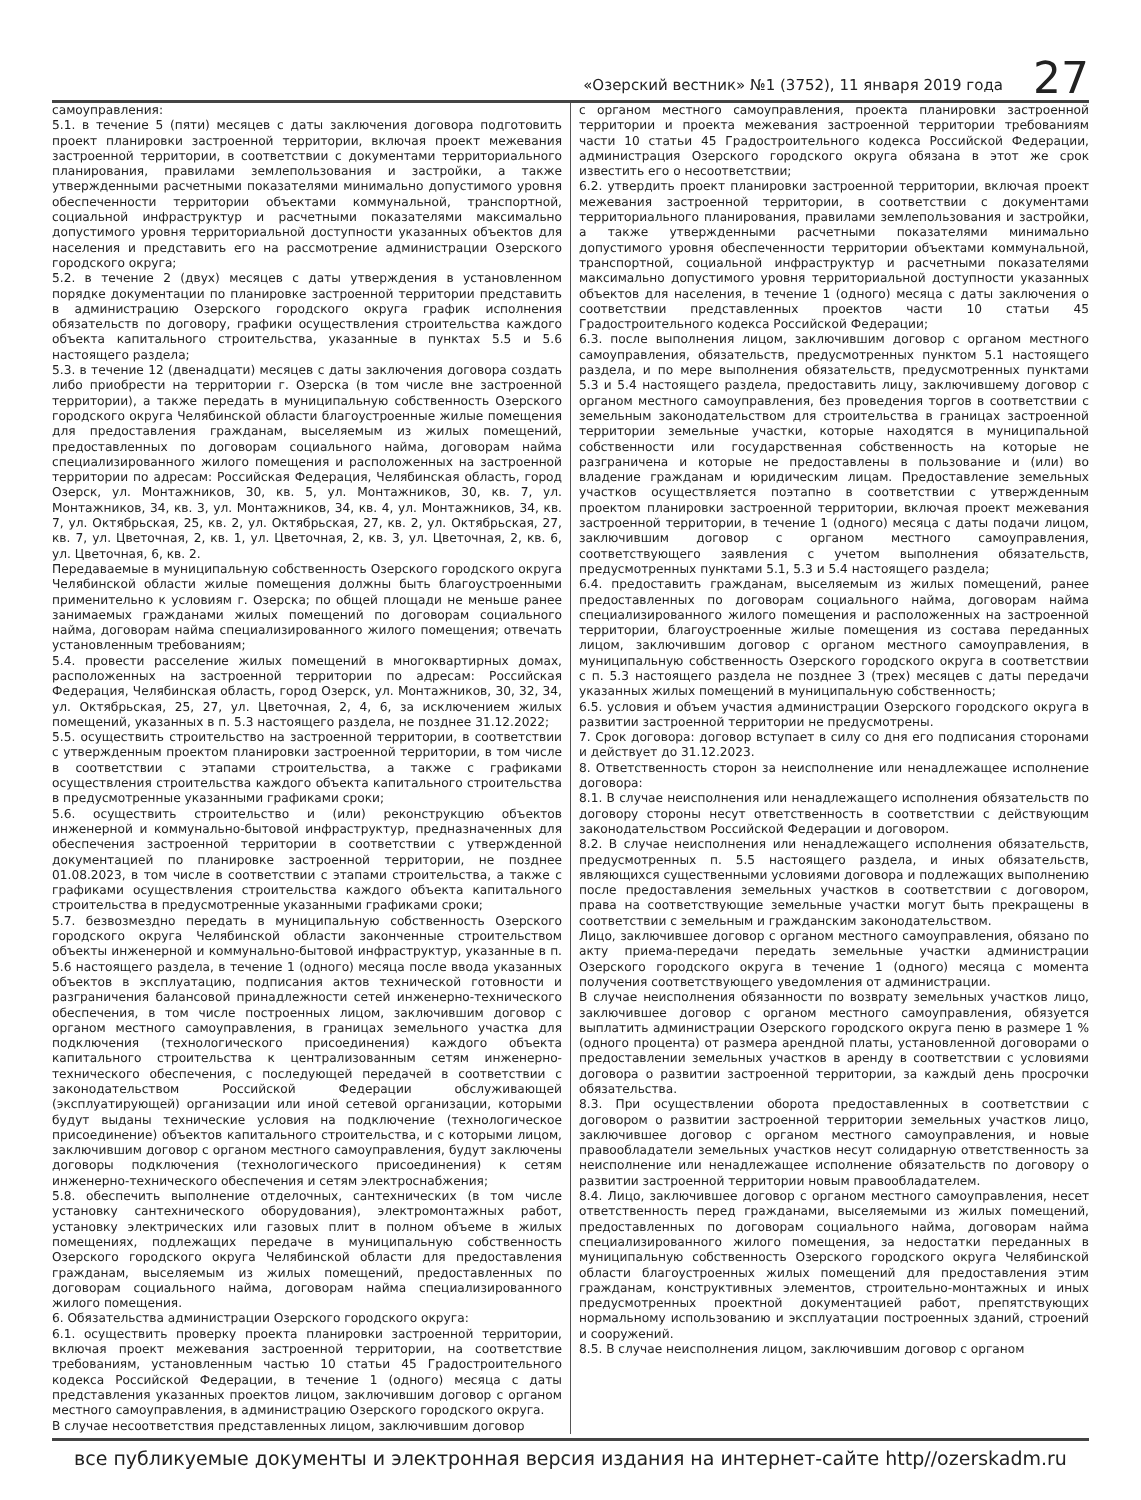«Озерский вестник» №1 (3752), 11 января 2019 года 27
самоуправления:
5.1. в течение 5 (пяти) месяцев с даты заключения договора подготовить проект планировки застроенной территории, включая проект межевания застроенной территории, в соответствии с документами территориального планирования, правилами землепользования и застройки, а также утвержденными расчетными показателями минимально допустимого уровня обеспеченности территории объектами коммунальной, транспортной, социальной инфраструктур и расчетными показателями максимально допустимого уровня территориальной доступности указанных объектов для населения и представить его на рассмотрение администрации Озерского городского округа;
5.2. в течение 2 (двух) месяцев с даты утверждения в установленном порядке документации по планировке застроенной территории представить в администрацию Озерского городского округа график исполнения обязательств по договору, графики осуществления строительства каждого объекта капитального строительства, указанные в пунктах 5.5 и 5.6 настоящего раздела;
5.3. в течение 12 (двенадцати) месяцев с даты заключения договора создать либо приобрести на территории г. Озерска (в том числе вне застроенной территории), а также передать в муниципальную собственность Озерского городского округа Челябинской области благоустроенные жилые помещения для предоставления гражданам, выселяемым из жилых помещений, предоставленных по договорам социального найма, договорам найма специализированного жилого помещения и расположенных на застроенной территории по адресам: Российская Федерация, Челябинская область, город Озерск, ул. Монтажников, 30, кв. 5, ул. Монтажников, 30, кв. 7, ул. Монтажников, 34, кв. 3, ул. Монтажников, 34, кв. 4, ул. Монтажников, 34, кв. 7, ул. Октябрьская, 25, кв. 2, ул. Октябрьская, 27, кв. 2, ул. Октябрьская, 27, кв. 7, ул. Цветочная, 2, кв. 1, ул. Цветочная, 2, кв. 3, ул. Цветочная, 2, кв. 6, ул. Цветочная, 6, кв. 2.
Передаваемые в муниципальную собственность Озерского городского округа Челябинской области жилые помещения должны быть благоустроенными применительно к условиям г. Озерска; по общей площади не меньше ранее занимаемых гражданами жилых помещений по договорам социального найма, договорам найма специализированного жилого помещения; отвечать установленным требованиям;
5.4. провести расселение жилых помещений в многоквартирных домах, расположенных на застроенной территории по адресам: Российская Федерация, Челябинская область, город Озерск, ул. Монтажников, 30, 32, 34, ул. Октябрьская, 25, 27, ул. Цветочная, 2, 4, 6, за исключением жилых помещений, указанных в п. 5.3 настоящего раздела, не позднее 31.12.2022;
5.5. осуществить строительство на застроенной территории, в соответствии с утвержденным проектом планировки застроенной территории, в том числе в соответствии с этапами строительства, а также с графиками осуществления строительства каждого объекта капитального строительства в предусмотренные указанными графиками сроки;
5.6. осуществить строительство и (или) реконструкцию объектов инженерной и коммунально-бытовой инфраструктур, предназначенных для обеспечения застроенной территории в соответствии с утвержденной документацией по планировке застроенной территории, не позднее 01.08.2023, в том числе в соответствии с этапами строительства, а также с графиками осуществления строительства каждого объекта капитального строительства в предусмотренные указанными графиками сроки;
5.7. безвозмездно передать в муниципальную собственность Озерского городского округа Челябинской области законченные строительством объекты инженерной и коммунально-бытовой инфраструктур, указанные в п. 5.6 настоящего раздела, в течение 1 (одного) месяца после ввода указанных объектов в эксплуатацию, подписания актов технической готовности и разграничения балансовой принадлежности сетей инженерно-технического обеспечения, в том числе построенных лицом, заключившим договор с органом местного самоуправления, в границах земельного участка для подключения (технологического присоединения) каждого объекта капитального строительства к централизованным сетям инженерно-технического обеспечения, с последующей передачей в соответствии с законодательством Российской Федерации обслуживающей (эксплуатирующей) организации или иной сетевой организации, которыми будут выданы технические условия на подключение (технологическое присоединение) объектов капитального строительства, и с которыми лицом, заключившим договор с органом местного самоуправления, будут заключены договоры подключения (технологического присоединения) к сетям инженерно-технического обеспечения и сетям электроснабжения;
5.8. обеспечить выполнение отделочных, сантехнических (в том числе установку сантехнического оборудования), электромонтажных работ, установку электрических или газовых плит в полном объеме в жилых помещениях, подлежащих передаче в муниципальную собственность Озерского городского округа Челябинской области для предоставления гражданам, выселяемым из жилых помещений, предоставленных по договорам социального найма, договорам найма специализированного жилого помещения.
6. Обязательства администрации Озерского городского округа:
6.1. осуществить проверку проекта планировки застроенной территории, включая проект межевания застроенной территории, на соответствие требованиям, установленным частью 10 статьи 45 Градостроительного кодекса Российской Федерации, в течение 1 (одного) месяца с даты представления указанных проектов лицом, заключившим договор с органом местного самоуправления, в администрацию Озерского городского округа.
В случае несоответствия представленных лицом, заключившим договор
с органом местного самоуправления, проекта планировки застроенной территории и проекта межевания застроенной территории требованиям части 10 статьи 45 Градостроительного кодекса Российской Федерации, администрация Озерского городского округа обязана в этот же срок известить его о несоответствии;
6.2. утвердить проект планировки застроенной территории, включая проект межевания застроенной территории, в соответствии с документами территориального планирования, правилами землепользования и застройки, а также утвержденными расчетными показателями минимально допустимого уровня обеспеченности территории объектами коммунальной, транспортной, социальной инфраструктур и расчетными показателями максимально допустимого уровня территориальной доступности указанных объектов для населения, в течение 1 (одного) месяца с даты заключения о соответствии представленных проектов части 10 статьи 45 Градостроительного кодекса Российской Федерации;
6.3. после выполнения лицом, заключившим договор с органом местного самоуправления, обязательств, предусмотренных пунктом 5.1 настоящего раздела, и по мере выполнения обязательств, предусмотренных пунктами 5.3 и 5.4 настоящего раздела, предоставить лицу, заключившему договор с органом местного самоуправления, без проведения торгов в соответствии с земельным законодательством для строительства в границах застроенной территории земельные участки, которые находятся в муниципальной собственности или государственная собственность на которые не разграничена и которые не предоставлены в пользование и (или) во владение гражданам и юридическим лицам. Предоставление земельных участков осуществляется поэтапно в соответствии с утвержденным проектом планировки застроенной территории, включая проект межевания застроенной территории, в течение 1 (одного) месяца с даты подачи лицом, заключившим договор с органом местного самоуправления, соответствующего заявления с учетом выполнения обязательств, предусмотренных пунктами 5.1, 5.3 и 5.4 настоящего раздела;
6.4. предоставить гражданам, выселяемым из жилых помещений, ранее предоставленных по договорам социального найма, договорам найма специализированного жилого помещения и расположенных на застроенной территории, благоустроенные жилые помещения из состава переданных лицом, заключившим договор с органом местного самоуправления, в муниципальную собственность Озерского городского округа в соответствии с п. 5.3 настоящего раздела не позднее 3 (трех) месяцев с даты передачи указанных жилых помещений в муниципальную собственность;
6.5. условия и объем участия администрации Озерского городского округа в развитии застроенной территории не предусмотрены.
7. Срок договора: договор вступает в силу со дня его подписания сторонами и действует до 31.12.2023.
8. Ответственность сторон за неисполнение или ненадлежащее исполнение договора:
8.1. В случае неисполнения или ненадлежащего исполнения обязательств по договору стороны несут ответственность в соответствии с действующим законодательством Российской Федерации и договором.
8.2. В случае неисполнения или ненадлежащего исполнения обязательств, предусмотренных п. 5.5 настоящего раздела, и иных обязательств, являющихся существенными условиями договора и подлежащих выполнению после предоставления земельных участков в соответствии с договором, права на соответствующие земельные участки могут быть прекращены в соответствии с земельным и гражданским законодательством.
Лицо, заключившее договор с органом местного самоуправления, обязано по акту приема-передачи передать земельные участки администрации Озерского городского округа в течение 1 (одного) месяца с момента получения соответствующего уведомления от администрации.
В случае неисполнения обязанности по возврату земельных участков лицо, заключившее договор с органом местного самоуправления, обязуется выплатить администрации Озерского городского округа пеню в размере 1 % (одного процента) от размера арендной платы, установленной договорами о предоставлении земельных участков в аренду в соответствии с условиями договора о развитии застроенной территории, за каждый день просрочки обязательства.
8.3. При осуществлении оборота предоставленных в соответствии с договором о развитии застроенной территории земельных участков лицо, заключившее договор с органом местного самоуправления, и новые правообладатели земельных участков несут солидарную ответственность за неисполнение или ненадлежащее исполнение обязательств по договору о развитии застроенной территории новым правообладателем.
8.4. Лицо, заключившее договор с органом местного самоуправления, несет ответственность перед гражданами, выселяемыми из жилых помещений, предоставленных по договорам социального найма, договорам найма специализированного жилого помещения, за недостатки переданных в муниципальную собственность Озерского городского округа Челябинской области благоустроенных жилых помещений для предоставления этим гражданам, конструктивных элементов, строительно-монтажных и иных предусмотренных проектной документацией работ, препятствующих нормальному использованию и эксплуатации построенных зданий, строений и сооружений.
8.5. В случае неисполнения лицом, заключившим договор с органом
все публикуемые документы и электронная версия издания на интернет-сайте http//ozerskadm.ru